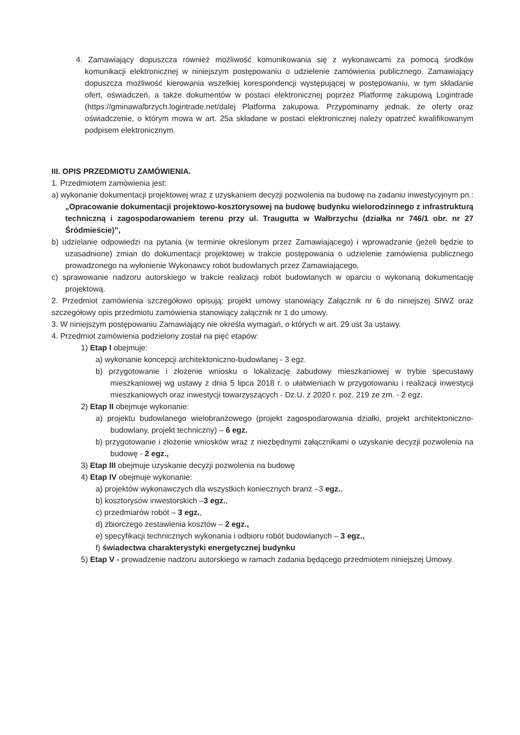4. Zamawiający dopuszcza również możliwość komunikowania się z wykonawcami za pomocą środków komunikacji elektronicznej w niniejszym postępowaniu o udzielenie zamówienia publicznego. Zamawiający dopuszcza możliwość kierowania wszelkiej korespondencji występującej w postępowaniu, w tym składanie ofert, oświadczeń, a także dokumentów w postaci elektronicznej poprzez Platformę zakupową Logintrade (https://gminawalbrzych.logintrade.net/dalej Platforma zakupowa. Przypominamy jednak, że oferty oraz oświadczenie, o którym mowa w art. 25a składane w postaci elektronicznej należy opatrzeć kwalifikowanym podpisem elektronicznym.
III. OPIS PRZEDMIOTU ZAMÓWIENIA.
1. Przedmiotem zamówienia jest:
a) wykonanie dokumentacji projektowej wraz z uzyskaniem decyzji pozwolenia na budowę na zadaniu inwestycyjnym pn.: „Opracowanie dokumentacji projektowo-kosztorysowej na budowę budynku wielorodzinnego z infrastrukturą techniczną i zagospodarowaniem terenu przy ul. Traugutta w Wałbrzychu (działka nr 746/1 obr. nr 27 Śródmieście)”,
b) udzielanie odpowiedzi na pytania (w terminie określonym przez Zamawiającego) i wprowadzanie (jeżeli będzie to uzasadnione) zmian do dokumentacji projektowej w trakcie postępowania o udzielenie zamówienia publicznego prowadzonego na wyłonienie Wykonawcy robót budowlanych przez Zamawiającego,
c) sprawowanie nadzoru autorskiego w trakcie realizacji robót budowlanych w oparciu o wykonaną dokumentację projektową.
2. Przedmiot zamówienia szczegółowo opisują: projekt umowy stanowiący Załącznik nr 6 do niniejszej SIWZ oraz szczegółowy opis przedmiotu zamówienia stanowiący załącznik nr 1 do umowy.
3. W niniejszym postępowaniu Zamawiający nie określa wymagań, o których w art. 29 ust 3a ustawy.
4. Przedmiot zamówienia podzielony został na pięć etapów:
1) Etap I obejmuje:
a) wykonanie koncepcji architektoniczno-budowlanej - 3 egz.
b) przygotowanie i złożenie wniosku o lokalizację zabudowy mieszkaniowej w trybie specustawy mieszkaniowej wg ustawy z dnia 5 lipca 2018 r. o ułatwieniach w przygotowaniu i realizacji inwestycji mieszkaniowych oraz inwestycji towarzyszących - Dz.U. z 2020 r. poz. 219 ze zm. - 2 egz.
2) Etap II obejmuje wykonanie:
a) projektu budowlanego wielobranżowego (projekt zagospodarowania działki, projekt architektoniczno-budowlany, projekt techniczny) – 6 egz.
b) przygotowanie i złożenie wniosków wraz z niezbędnymi załącznikami o uzyskanie decyzji pozwolenia na budowę - 2 egz.,
3) Etap III obejmuje uzyskanie decyzji pozwolenia na budowę
4) Etap IV obejmuje wykonanie:
a) projektów wykonawczych dla wszystkich koniecznych branż –3 egz.,
b) kosztorysów inwestorskich –3 egz.,
c) przedmiarów robót – 3 egz.,
d) zbiorczego zestawienia kosztów – 2 egz.,
e) specyfikacji technicznych wykonania i odbioru robót budowlanych – 3 egz.,
f) świadectwa charakterystyki energetycznej budynku
5) Etap V - prowadzenie nadzoru autorskiego w ramach zadania będącego przedmiotem niniejszej Umowy.